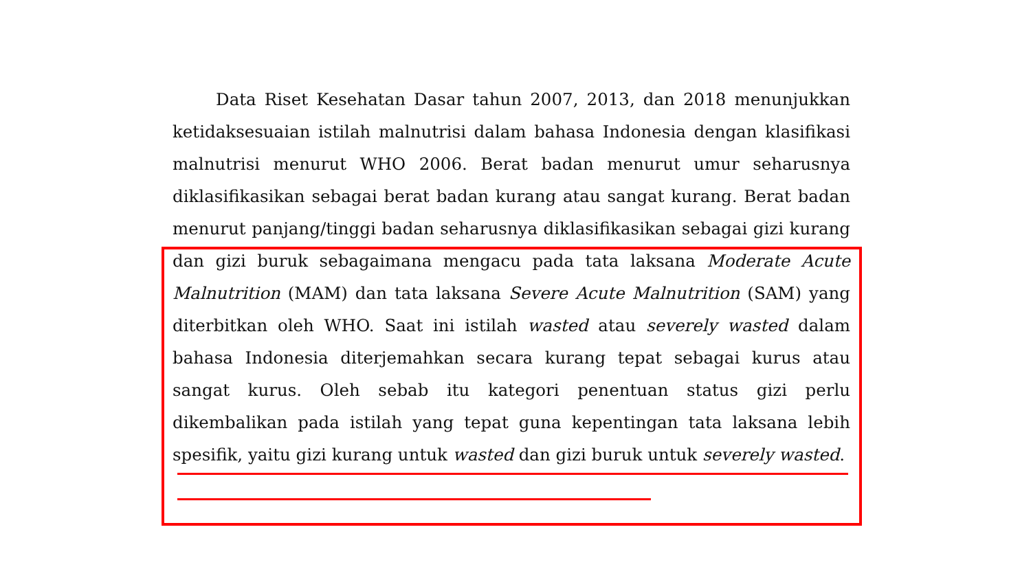Data Riset Kesehatan Dasar tahun 2007, 2013, dan 2018 menunjukkan ketidaksesuaian istilah malnutrisi dalam bahasa Indonesia dengan klasifikasi malnutrisi menurut WHO 2006. Berat badan menurut umur seharusnya diklasifikasikan sebagai berat badan kurang atau sangat kurang. Berat badan menurut panjang/tinggi badan seharusnya diklasifikasikan sebagai gizi kurang dan gizi buruk sebagaimana mengacu pada tata laksana Moderate Acute Malnutrition (MAM) dan tata laksana Severe Acute Malnutrition (SAM) yang diterbitkan oleh WHO. Saat ini istilah wasted atau severely wasted dalam bahasa Indonesia diterjemahkan secara kurang tepat sebagai kurus atau sangat kurus. Oleh sebab itu kategori penentuan status gizi perlu dikembalikan pada istilah yang tepat guna kepentingan tata laksana lebih spesifik, yaitu gizi kurang untuk wasted dan gizi buruk untuk severely wasted.